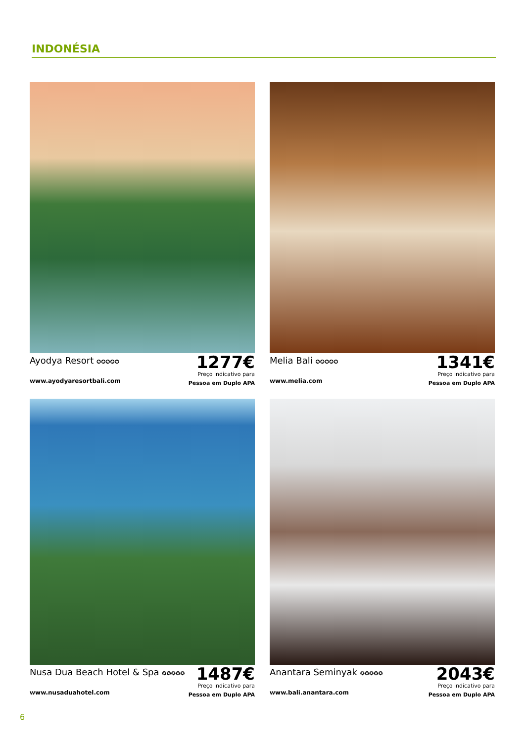INDONÉSIA
Ayodya Resort ✪✪✪✪✪
www.ayodyaresortbali.com
1277€
Preço indicativo para
Pessoa em Duplo APA
Melia Bali ✪✪✪✪✪
www.melia.com
1341€
Preço indicativo para
Pessoa em Duplo APA
Nusa Dua Beach Hotel & Spa ✪✪✪✪✪
www.nusaduahotel.com
1487€
Preço indicativo para
Pessoa em Duplo APA
Anantara Seminyak ✪✪✪✪✪
www.bali.anantara.com
2043€
Preço indicativo para
Pessoa em Duplo APA
6